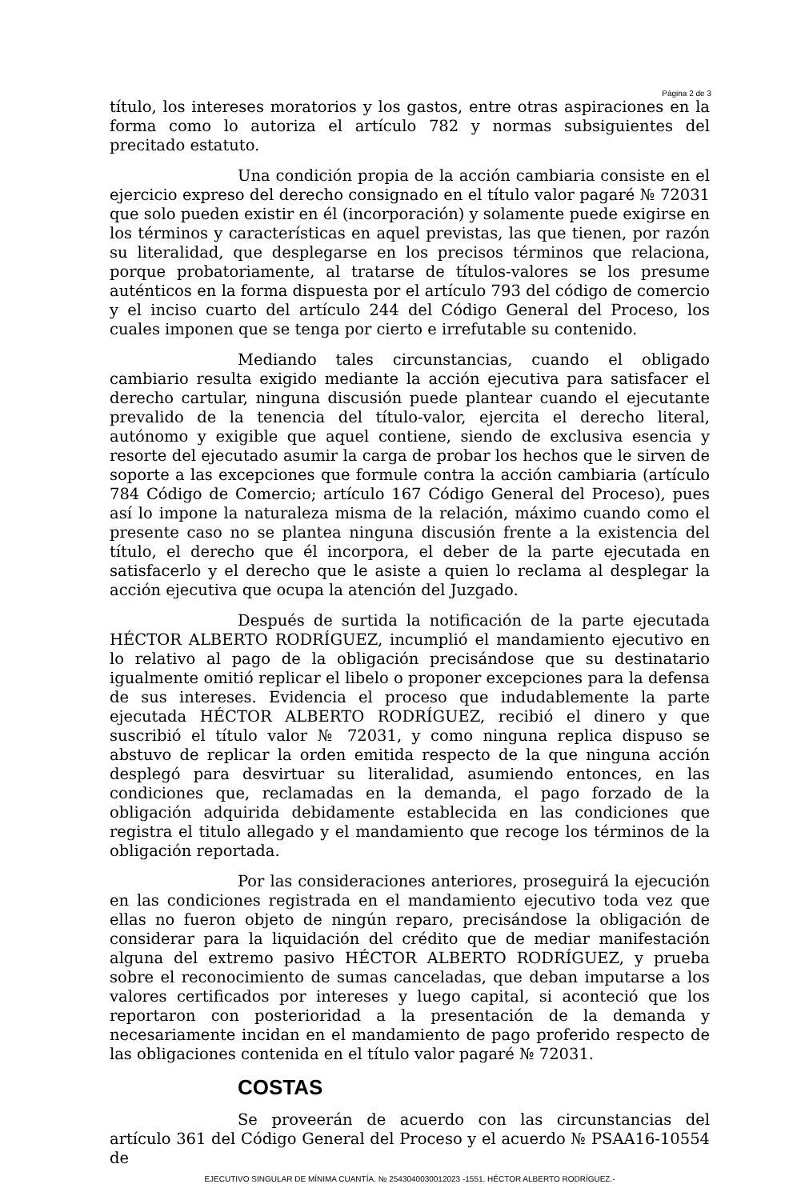Página 2 de 3
título, los intereses moratorios y los gastos, entre otras aspiraciones en la forma como lo autoriza el artículo 782 y normas subsiguientes del precitado estatuto.
Una condición propia de la acción cambiaria consiste en el ejercicio expreso del derecho consignado en el título valor pagaré № 72031 que solo pueden existir en él (incorporación) y solamente puede exigirse en los términos y características en aquel previstas, las que tienen, por razón su literalidad, que desplegarse en los precisos términos que relaciona, porque probatoriamente, al tratarse de títulos-valores se los presume auténticos en la forma dispuesta por el artículo 793 del código de comercio y el inciso cuarto del artículo 244 del Código General del Proceso, los cuales imponen que se tenga por cierto e irrefutable su contenido.
Mediando tales circunstancias, cuando el obligado cambiario resulta exigido mediante la acción ejecutiva para satisfacer el derecho cartular, ninguna discusión puede plantear cuando el ejecutante prevalido de la tenencia del título-valor, ejercita el derecho literal, autónomo y exigible que aquel contiene, siendo de exclusiva esencia y resorte del ejecutado asumir la carga de probar los hechos que le sirven de soporte a las excepciones que formule contra la acción cambiaria (artículo 784 Código de Comercio; artículo 167 Código General del Proceso), pues así lo impone la naturaleza misma de la relación, máximo cuando como el presente caso no se plantea ninguna discusión frente a la existencia del título, el derecho que él incorpora, el deber de la parte ejecutada en satisfacerlo y el derecho que le asiste a quien lo reclama al desplegar la acción ejecutiva que ocupa la atención del Juzgado.
Después de surtida la notificación de la parte ejecutada HÉCTOR ALBERTO RODRÍGUEZ, incumplió el mandamiento ejecutivo en lo relativo al pago de la obligación precisándose que su destinatario igualmente omitió replicar el libelo o proponer excepciones para la defensa de sus intereses. Evidencia el proceso que indudablemente la parte ejecutada HÉCTOR ALBERTO RODRÍGUEZ, recibió el dinero y que suscribió el título valor № 72031, y como ninguna replica dispuso se abstuvo de replicar la orden emitida respecto de la que ninguna acción desplegó para desvirtuar su literalidad, asumiendo entonces, en las condiciones que, reclamadas en la demanda, el pago forzado de la obligación adquirida debidamente establecida en las condiciones que registra el titulo allegado y el mandamiento que recoge los términos de la obligación reportada.
Por las consideraciones anteriores, proseguirá la ejecución en las condiciones registrada en el mandamiento ejecutivo toda vez que ellas no fueron objeto de ningún reparo, precisándose la obligación de considerar para la liquidación del crédito que de mediar manifestación alguna del extremo pasivo HÉCTOR ALBERTO RODRÍGUEZ, y prueba sobre el reconocimiento de sumas canceladas, que deban imputarse a los valores certificados por intereses y luego capital, si aconteció que los reportaron con posterioridad a la presentación de la demanda y necesariamente incidan en el mandamiento de pago proferido respecto de las obligaciones contenida en el título valor pagaré № 72031.
COSTAS
Se proveerán de acuerdo con las circunstancias del artículo 361 del Código General del Proceso y el acuerdo № PSAA16-10554 de
EJECUTIVO SINGULAR DE MÍNIMA CUANTÍA. № 254304003001202​3 -1551. HÉCTOR ALBERTO RODRÍGUEZ.-